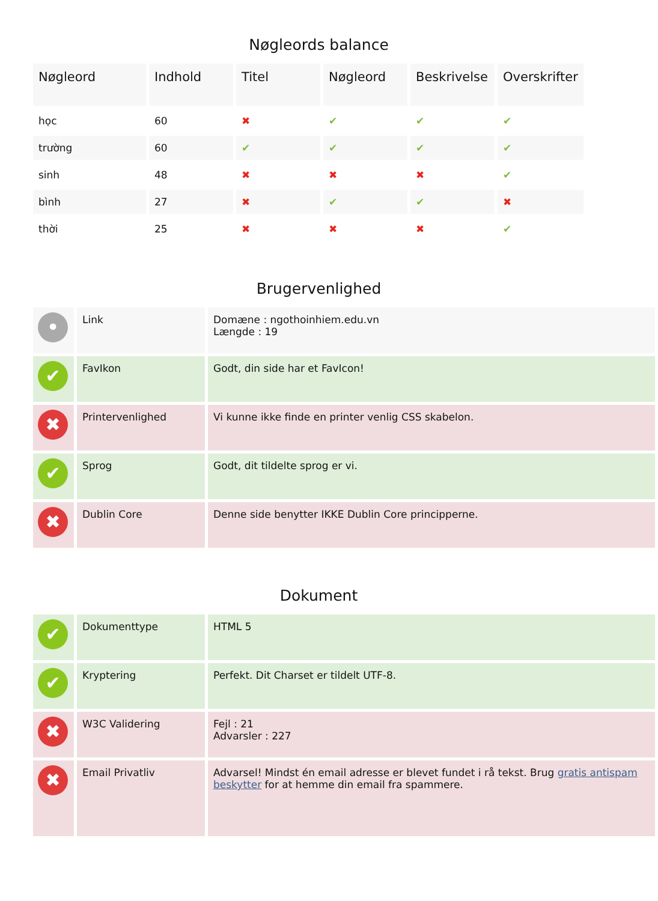Nøgleords balance
| Nøgleord | Indhold | Titel | Nøgleord | Beskrivelse | Overskrifter |
| --- | --- | --- | --- | --- | --- |
| học | 60 | ✖ | ✔ | ✔ | ✔ |
| trường | 60 | ✔ | ✔ | ✔ | ✔ |
| sinh | 48 | ✖ | ✖ | ✖ | ✔ |
| bình | 27 | ✖ | ✔ | ✔ | ✖ |
| thời | 25 | ✖ | ✖ | ✖ | ✔ |
Brugervenlighed
| • | Link | Domæne : ngothoinhiem.edu.vn Længde : 19 |
| ✔ | FavIkon | Godt, din side har et FavIcon! |
| ✖ | Printervenlighed | Vi kunne ikke finde en printer venlig CSS skabelon. |
| ✔ | Sprog | Godt, dit tildelte sprog er vi. |
| ✖ | Dublin Core | Denne side benytter IKKE Dublin Core principperne. |
Dokument
| ✔ | Dokumenttype | HTML 5 |
| ✔ | Kryptering | Perfekt. Dit Charset er tildelt UTF-8. |
| ✖ | W3C Validering | Fejl : 21 Advarsler : 227 |
| ✖ | Email Privatliv | Advarsel! Mindst én email adresse er blevet fundet i rå tekst. Brug gratis antispam beskytter for at hemme din email fra spammere. |